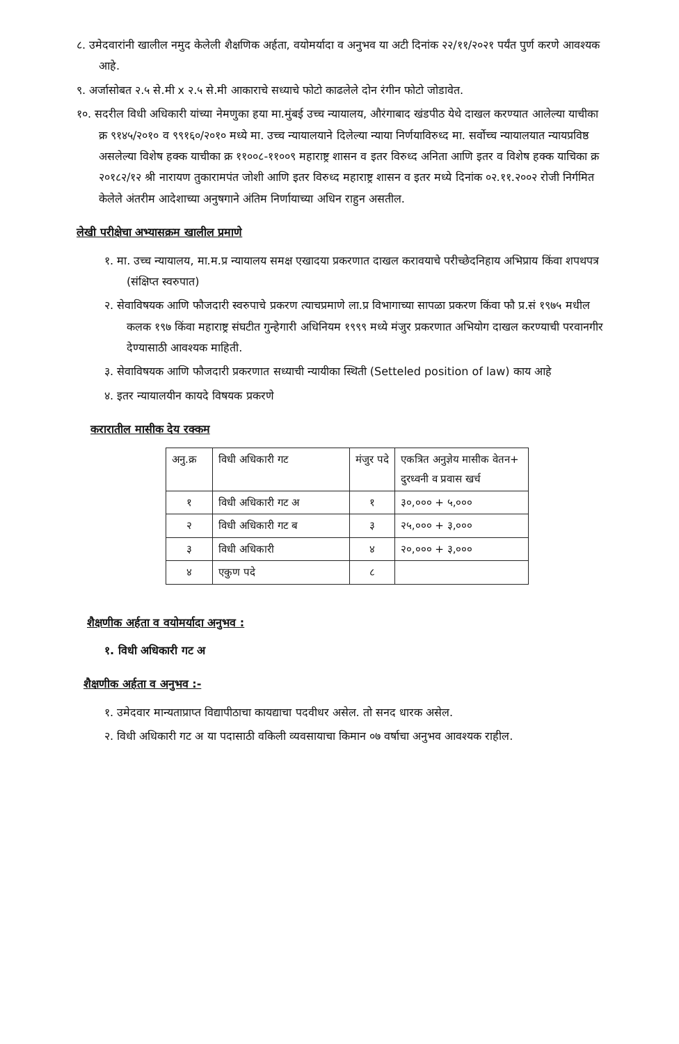८. उमेदवारांनी खालील नमुद केलेली शैक्षणिक अर्हता, वयोमर्यादा व अनुभव या अटी दिनांक २२/११/२०२१ पर्यंत पुर्ण करणे आवश्यक आहे.
९. अर्जासोबत २.५ से.मी x २.५ से.मी आकाराचे सध्याचे फोटो काढलेले दोन रंगीन फोटो जोडावेत.
१०. सदरील विधी अधिकारी यांच्या नेमणुका हया मा.मुंबई उच्च न्यायालय, औरंगाबाद खंडपीठ येथे दाखल करण्यात आलेल्या याचीका क्र ९१४५/२०१० व ९९१६०/२०१० मध्ये मा. उच्च न्यायालयाने दिलेल्या न्याया निर्णयाविरुध्द मा. सर्वोच्च न्यायालयात न्यायप्रविष्ठ असलेल्या विशेष हक्क याचीका क्र ११००८-११००९ महाराष्ट्र शासन व इतर विरुध्द अनिता आणि इतर व विशेष हक्क याचिका क्र २०१८२/१२ श्री नारायण तुकारामपंत जोशी आणि इतर विरुध्द महाराष्ट्र शासन व इतर मध्ये दिनांक ०२.११.२००२ रोजी निर्गमित केलेले अंतरीम आदेशाच्या अनुषगाने अंतिम निर्णायाच्या अधिन राहुन असतील.
लेखी परीक्षेचा अभ्यासक्रम खालील प्रमाणे
१. मा. उच्च न्यायालय, मा.म.प्र न्यायालय समक्ष एखादया प्रकरणात दाखल करावयाचे परीच्छेदनिहाय अभिप्राय किंवा शपथपत्र (संक्षिप्त स्वरुपात)
२. सेवाविषयक आणि फौजदारी स्वरुपाचे प्रकरण त्याचप्रमाणे ला.प्र विभागाच्या सापळा प्रकरण किंवा फौ प्र.सं १९७५ मधील कलक १९७ किंवा महाराष्ट्र संघटीत गुन्हेगारी अधिनियम १९९९ मध्ये मंजुर प्रकरणात अभियोग दाखल करण्याची परवानगीर देण्यासाठी आवश्यक माहिती.
३. सेवाविषयक आणि फौजदारी प्रकरणात सध्याची न्यायीका स्थिती (Setteled position of law) काय आहे
४. इतर न्यायालयीन कायदे विषयक प्रकरणे
करारातील मासीक देय रक्कम
| अनु.क्र | विधी अधिकारी गट | मंजुर पदे | एकत्रित अनुज्ञेय मासीक वेतन+ दुरध्वनी व प्रवास खर्च |
| --- | --- | --- | --- |
| १ | विधी अधिकारी गट अ | १ | ३०,००० + ५,००० |
| २ | विधी अधिकारी गट ब | ३ | २५,००० + ३,००० |
| ३ | विधी अधिकारी | ४ | २०,००० + ३,००० |
| ४ | एकुण पदे | ८ | |
शैक्षणीक अर्हता व वयोमर्यादा अनुभव :
१. विधी अधिकारी गट अ
शैक्षणीक अर्हता व अनुभव :-
१. उमेदवार मान्यताप्राप्त विद्यापीठाचा कायद्याचा पदवीधर असेल. तो सनद धारक असेल.
२. विधी अधिकारी गट अ या पदासाठी वकिली व्यवसायाचा किमान ०७ वर्षाचा अनुभव आवश्यक राहील.